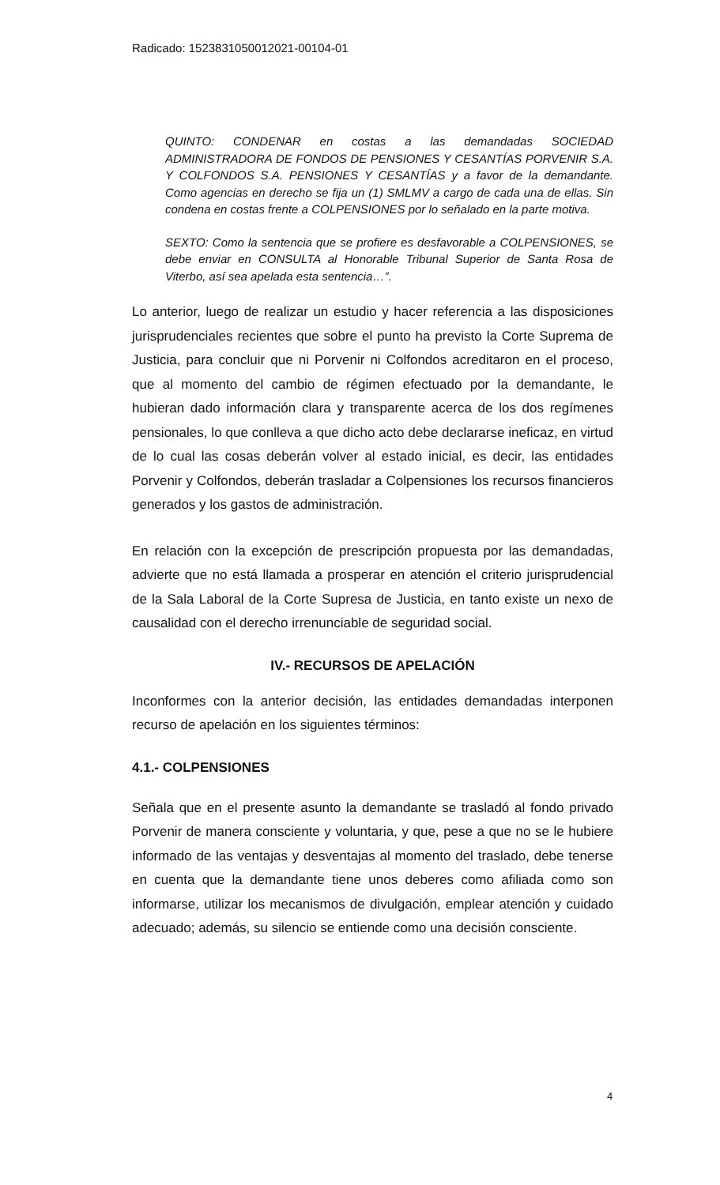Radicado: 1523831050012021-00104-01
QUINTO: CONDENAR en costas a las demandadas SOCIEDAD ADMINISTRADORA DE FONDOS DE PENSIONES Y CESANTÍAS PORVENIR S.A. Y COLFONDOS S.A. PENSIONES Y CESANTÍAS y a favor de la demandante. Como agencias en derecho se fija un (1) SMLMV a cargo de cada una de ellas. Sin condena en costas frente a COLPENSIONES por lo señalado en la parte motiva.
SEXTO: Como la sentencia que se profiere es desfavorable a COLPENSIONES, se debe enviar en CONSULTA al Honorable Tribunal Superior de Santa Rosa de Viterbo, así sea apelada esta sentencia…”.
Lo anterior, luego de realizar un estudio y hacer referencia a las disposiciones jurisprudenciales recientes que sobre el punto ha previsto la Corte Suprema de Justicia, para concluir que ni Porvenir ni Colfondos acreditaron en el proceso, que al momento del cambio de régimen efectuado por la demandante, le hubieran dado información clara y transparente acerca de los dos regímenes pensionales, lo que conlleva a que dicho acto debe declararse ineficaz, en virtud de lo cual las cosas deberán volver al estado inicial, es decir, las entidades Porvenir y Colfondos, deberán trasladar a Colpensiones los recursos financieros generados y los gastos de administración.
En relación con la excepción de prescripción propuesta por las demandadas, advierte que no está llamada a prosperar en atención el criterio jurisprudencial de la Sala Laboral de la Corte Supresa de Justicia, en tanto existe un nexo de causalidad con el derecho irrenunciable de seguridad social.
IV.- RECURSOS DE APELACIÓN
Inconformes con la anterior decisión, las entidades demandadas interponen recurso de apelación en los siguientes términos:
4.1.- COLPENSIONES
Señala que en el presente asunto la demandante se trasladó al fondo privado Porvenir de manera consciente y voluntaria, y que, pese a que no se le hubiere informado de las ventajas y desventajas al momento del traslado, debe tenerse en cuenta que la demandante tiene unos deberes como afiliada como son informarse, utilizar los mecanismos de divulgación, emplear atención y cuidado adecuado; además, su silencio se entiende como una decisión consciente.
4